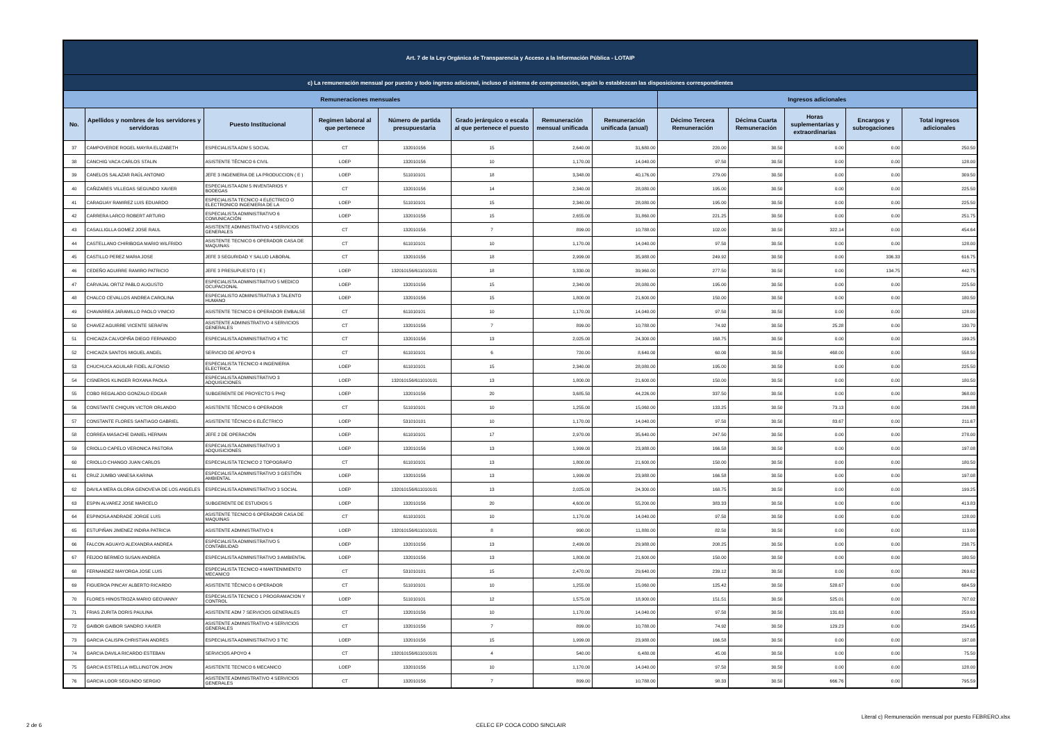| Art. 7 de la Ley Orgánica de Transparencia y Acceso a la Información Pública - LOTAIP | | | | | | | | | | | | |
| --- | --- | --- | --- | --- | --- | --- | --- | --- | --- | --- | --- | --- |
| c) La remuneración mensual por puesto y todo ingreso adicional, incluso el sistema de compensación, según lo establezcan las disposiciones correspondientes | | | | | | | | | | | | |
| Remuneraciones mensuales | | | | | | | | Ingresos adicionales | | | | |
| No. | Apellidos y nombres de los servidores y servidoras | Puesto Institucional | Regimen laboral al que pertenece | Número de partida presupuestaria | Grado jerárquico o escala al que pertenece el puesto | Remuneración mensual unificada | Remuneración unificada (anual) | Décimo Tercera Remuneración | Décima Cuarta Remuneración | Horas suplementarias y extraordinarias | Encargos y subrogaciones | Total ingresos adicionales |
| 37 | CAMPOVERDE ROGEL MAYRA ELIZABETH | ESPECIALISTA ADM 5 SOCIAL | CT | 132010156 | 15 | 2,640.00 | 31,680.00 | 220.00 | 30.50 | 0.00 | 0.00 | 250.50 |
| 38 | CANCHIG VACA CARLOS STALIN | ASISTENTE TÉCNICO 6 CIVIL | LOEP | 132010156 | 10 | 1,170.00 | 14,040.00 | 97.50 | 30.50 | 0.00 | 0.00 | 128.00 |
| 39 | CANELOS SALAZAR RAÚL ANTONIO | JEFE 3 INGENIERIA DE LA PRODUCCION ( E ) | LOEP | 511010101 | 18 | 3,348.00 | 40,176.00 | 279.00 | 30.50 | 0.00 | 0.00 | 309.50 |
| 40 | CAÑIZARES VILLEGAS SEGUNDO XAVIER | ESPECIALISTA ADM 5 INVENTARIOS Y BODEGAS | CT | 132010156 | 14 | 2,340.00 | 28,080.00 | 195.00 | 30.50 | 0.00 | 0.00 | 225.50 |
| 41 | CARAGUAY RAMIREZ LUIS EDUARDO | ESPECIALISTA TECNICO 4 ELECTRICO O ELECTRONICO INGENIERIA DE LA | LOEP | 511010101 | 15 | 2,340.00 | 28,080.00 | 195.00 | 30.50 | 0.00 | 0.00 | 225.50 |
| 42 | CARRERA LARCO ROBERT ARTURO | ESPECIALISTA ADMINISTRATIVO 6 COMUNICACIÓN | LOEP | 132010156 | 15 | 2,655.00 | 31,860.00 | 221.25 | 30.50 | 0.00 | 0.00 | 251.75 |
| 43 | CASALLIGLLA GOMEZ JOSE RAUL | ASISTENTE ADMINISTRATIVO 4 SERVICIOS GENERALES | CT | 132010156 | 7 | 899.00 | 10,788.00 | 102.00 | 30.50 | 322.14 | 0.00 | 454.64 |
| 44 | CASTELLANO CHIRIBOGA MARIO WILFRIDO | ASISTENTE TECNICO 6 OPERADOR CASA DE MAQUINAS | CT | 611010101 | 10 | 1,170.00 | 14,040.00 | 97.50 | 30.50 | 0.00 | 0.00 | 128.00 |
| 45 | CASTILLO PEREZ MARIA JOSE | JEFE 3 SEGURIDAD Y SALUD LABORAL | CT | 132010156 | 18 | 2,999.00 | 35,988.00 | 249.92 | 30.50 | 0.00 | 336.33 | 616.75 |
| 46 | CEDEÑO AGUIRRE RAMIRO PATRICIO | JEFE 3 PRESUPUESTO ( E ) | LOEP | 132010156/611010101 | 18 | 3,330.00 | 39,960.00 | 277.50 | 30.50 | 0.00 | 134.75 | 442.75 |
| 47 | CARVAJAL ORTIZ PABLO AUGUSTO | ESPECIALISTA ADMINISTRATIVO 5 MEDICO OCUPACIONAL | LOEP | 132010156 | 15 | 2,340.00 | 28,080.00 | 195.00 | 30.50 | 0.00 | 0.00 | 225.50 |
| 48 | CHALCO CEVALLOS ANDREA CAROLINA | ESPECIALISTO ADMINISTRATIVA 3 TALENTO HUMANO | LOEP | 132010156 | 15 | 1,800.00 | 21,600.00 | 150.00 | 30.50 | 0.00 | 0.00 | 180.50 |
| 49 | CHAVARREA JARAMILLO PAOLO VINICIO | ASISTENTE TECNICO 6 OPERADOR EMBALSE | CT | 611010101 | 10 | 1,170.00 | 14,040.00 | 97.50 | 30.50 | 0.00 | 0.00 | 128.00 |
| 50 | CHAVEZ AGUIRRE VICENTE SERAFIN | ASISTENTE ADMINISTRATIVO 4 SERVICIOS GENERALES | CT | 132010156 | 7 | 899.00 | 10,788.00 | 74.92 | 30.50 | 25.28 | 0.00 | 130.70 |
| 51 | CHICAIZA CALVOPIÑA DIEGO FERNANDO | ESPECIALISTA ADMINISTRATIVO 4 TIC | CT | 132010156 | 13 | 2,025.00 | 24,300.00 | 168.75 | 30.50 | 0.00 | 0.00 | 199.25 |
| 52 | CHICAIZA SANTOS MIGUEL ANGEL | SERVICIO DE APOYO 6 | CT | 611010101 | 6 | 720.00 | 8,640.00 | 60.00 | 30.50 | 468.00 | 0.00 | 558.50 |
| 53 | CHUCHUCA AGUILAR FIDEL ALFONSO | ESPECIALISTA TECNICO 4 INGENIERIA ELECTRICA | LOEP | 611010101 | 15 | 2,340.00 | 28,080.00 | 195.00 | 30.50 | 0.00 | 0.00 | 225.50 |
| 54 | CISNEROS KLINGER ROXANA PAOLA | ESPECIALISTA ADMINISTRATIVO 3 ADQUISICIONES | LOEP | 132010156/611010101 | 13 | 1,800.00 | 21,600.00 | 150.00 | 30.50 | 0.00 | 0.00 | 180.50 |
| 55 | COBO REGALADO GONZALO EDGAR | SUBGERENTE DE PROYECTO 5 PHQ | LOEP | 132010156 | 20 | 3,685.50 | 44,226.00 | 337.50 | 30.50 | 0.00 | 0.00 | 368.00 |
| 56 | CONSTANTE CHIQUIN VICTOR ORLANDO | ASISTENTE TÉCNICO 6 OPERADOR | CT | 511010101 | 10 | 1,255.00 | 15,060.00 | 133.25 | 30.50 | 73.13 | 0.00 | 236.88 |
| 57 | CONSTANTE FLORES SANTIAGO GABRIEL | ASISTENTE TÉCNICO 6 ELÉCTRICO | LOEP | 531010101 | 10 | 1,170.00 | 14,040.00 | 97.50 | 30.50 | 83.67 | 0.00 | 211.67 |
| 58 | CORREA MASACHE DANIEL HERNAN | JEFE 2 DE OPERACIÓN | LOEP | 611010101 | 17 | 2,970.00 | 35,640.00 | 247.50 | 30.50 | 0.00 | 0.00 | 278.00 |
| 59 | CRIOLLO CAPELO VERONICA PASTORA | ESPECIALISTA ADMINISTRATIVO 3 ADQUISICIONES | LOEP | 132010156 | 13 | 1,999.00 | 23,988.00 | 166.58 | 30.50 | 0.00 | 0.00 | 197.08 |
| 60 | CRIOLLO CHANGO JUAN CARLOS | ESPECIALISTA TECNICO 2 TOPOGRAFO | CT | 611010101 | 13 | 1,800.00 | 21,600.00 | 150.00 | 30.50 | 0.00 | 0.00 | 180.50 |
| 61 | CRUZ JUMBO VANESA KARINA | ESPECIALISTA ADMINISTRATIVO 3 GESTIÓN AMBIENTAL | LOEP | 132010156 | 13 | 1,999.00 | 23,988.00 | 166.58 | 30.50 | 0.00 | 0.00 | 197.08 |
| 62 | DAVILA MERA GLORIA GENOVEVA DE LOS ANGELES | ESPECIALISTA ADMINISTRATIVO 3 SOCIAL | LOEP | 132010156/611010101 | 13 | 2,025.00 | 24,300.00 | 168.75 | 30.50 | 0.00 | 0.00 | 199.25 |
| 63 | ESPIN ALVAREZ JOSE MARCELO | SUBGERENTE DE ESTUDIOS 5 | LOEP | 132010156 | 20 | 4,600.00 | 55,200.00 | 383.33 | 30.50 | 0.00 | 0.00 | 413.83 |
| 64 | ESPINOSA ANDRADE JORGE LUIS | ASISTENTE TECNICO 6 OPERADOR CASA DE MAQUINAS | CT | 611010101 | 10 | 1,170.00 | 14,040.00 | 97.50 | 30.50 | 0.00 | 0.00 | 128.00 |
| 65 | ESTUPIÑAN JIMENEZ INDIRA PATRICIA | ASISTENTE ADMINISTRATIVO 6 | LOEP | 132010156/611010101 | 8 | 990.00 | 11,880.00 | 82.50 | 30.50 | 0.00 | 0.00 | 113.00 |
| 66 | FALCON AGUAYO ALEXANDRA ANDREA | ESPECIALISTA ADMINISTRATIVO 5 CONTABILIDAD | LOEP | 132010156 | 13 | 2,499.00 | 29,988.00 | 208.25 | 30.50 | 0.00 | 0.00 | 238.75 |
| 67 | FEIJOO BERMEO SUSAN ANDREA | ESPECIALISTA ADMINISTRATIVO 3 AMBIENTAL | LOEP | 132010156 | 13 | 1,800.00 | 21,600.00 | 150.00 | 30.50 | 0.00 | 0.00 | 180.50 |
| 68 | FERNANDEZ MAYORGA JOSE LUIS | ESPECIALISTA TECNICO 4 MANTENIMIENTO MECANICO | CT | 531010101 | 15 | 2,470.00 | 29,640.00 | 239.12 | 30.50 | 0.00 | 0.00 | 269.62 |
| 69 | FIGUEROA PINCAY ALBERTO RICARDO | ASISTENTE TÉCNICO 6 OPERADOR | CT | 511010101 | 10 | 1,255.00 | 15,060.00 | 125.42 | 30.50 | 528.67 | 0.00 | 684.59 |
| 70 | FLORES HINOSTROZA MARIO GEOVANNY | ESPECIALISTA TECNICO 1 PROGRAMACION Y CONTROL | LOEP | 511010101 | 12 | 1,575.00 | 18,900.00 | 151.51 | 30.50 | 525.01 | 0.00 | 707.02 |
| 71 | FRIAS ZURITA DORIS PAULINA | ASISTENTE ADM 7 SERVICIOS GENERALES | CT | 132010156 | 10 | 1,170.00 | 14,040.00 | 97.50 | 30.50 | 131.63 | 0.00 | 259.63 |
| 72 | GAIBOR GAIBOR SANDRO XAVIER | ASISTENTE ADMINISTRATIVO 4 SERVICIOS GENERALES | CT | 132010156 | 7 | 899.00 | 10,788.00 | 74.92 | 30.50 | 129.23 | 0.00 | 234.65 |
| 73 | GARCIA CALISPA CHRISTIAN ANDRES | ESPECIALISTA ADMINISTRATIVO 3 TIC | LOEP | 132010156 | 15 | 1,999.00 | 23,988.00 | 166.58 | 30.50 | 0.00 | 0.00 | 197.08 |
| 74 | GARCIA DAVILA RICARDO ESTEBAN | SERVICIOS APOYO 4 | CT | 132010156/611010101 | 4 | 540.00 | 6,480.00 | 45.00 | 30.50 | 0.00 | 0.00 | 75.50 |
| 75 | GARCIA ESTRELLA WELLINGTON JHON | ASISTENTE TECNICO 6 MECANICO | LOEP | 132010156 | 10 | 1,170.00 | 14,040.00 | 97.50 | 30.50 | 0.00 | 0.00 | 128.00 |
| 76 | GARCIA LOOR SEGUNDO SERGIO | ASISTENTE ADMINISTRATIVO 4 SERVICIOS GENERALES | CT | 132010156 | 7 | 899.00 | 10,788.00 | 98.33 | 30.50 | 666.76 | 0.00 | 795.59 |
Literal c) Remuneración mensual por puesto FEBRERO.xlsx
2 de 6 CELEC EP COCA CODO SINCLAIR